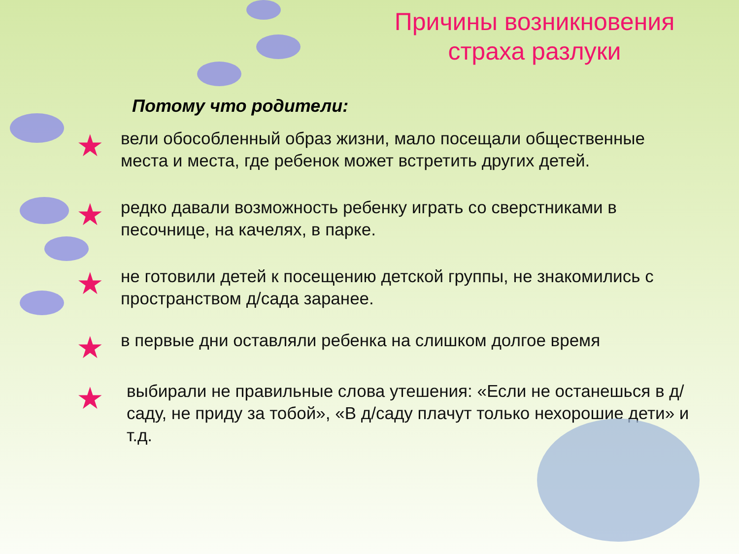Причины возникновения страха разлуки
Потому что родители:
★
вели обособленный образ жизни, мало посещали общественные места и места, где ребенок может встретить других детей.
★
редко давали возможность ребенку играть со сверстниками в песочнице, на качелях, в парке.
★
не готовили детей к посещению детской группы, не знакомились с пространством д/сада заранее.
★
в первые дни оставляли ребенка на слишком долгое время
★
выбирали не правильные слова утешения: «Если не останешься в д/саду, не приду за тобой», «В д/саду плачут только нехорошие дети» и т.д.